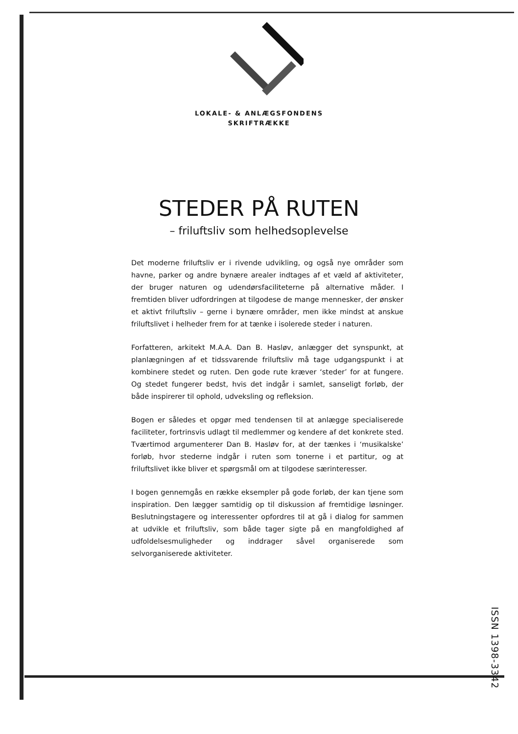LOKALE- & ANLÆGSFONDENS
SKRIFTRÆKKE
STEDER PÅ RUTEN
– friluftsliv som helhedsoplevelse
Det moderne friluftsliv er i rivende udvikling, og også nye områder som havne, parker og andre bynære arealer indtages af et væld af aktiviteter, der bruger naturen og udendørsfaciliteterne på alternative måder. I fremtiden bliver udfordringen at tilgodese de mange mennesker, der ønsker et aktivt friluftsliv – gerne i bynære områder, men ikke mindst at anskue friluftslivet i helheder frem for at tænke i isolerede steder i naturen.
Forfatteren, arkitekt M.A.A. Dan B. Hasløv, anlægger det synspunkt, at planlægningen af et tidssvarende friluftsliv må tage udgangspunkt i at kombinere stedet og ruten. Den gode rute kræver ‘steder’ for at fungere. Og stedet fungerer bedst, hvis det indgår i samlet, sanseligt forløb, der både inspirerer til ophold, udveksling og refleksion.
Bogen er således et opgør med tendensen til at anlægge specialiserede faciliteter, fortrinsvis udlagt til medlemmer og kendere af det konkrete sted. Tværtimod argumenterer Dan B. Hasløv for, at der tænkes i ‘musikalske’ forløb, hvor stederne indgår i ruten som tonerne i et partitur, og at friluftslivet ikke bliver et spørgsmål om at tilgodese særinteresser.
I bogen gennemgås en række eksempler på gode forløb, der kan tjene som inspiration. Den lægger samtidig op til diskussion af fremtidige løsninger. Beslutningstagere og interessenter opfordres til at gå i dialog for sammen at udvikle et friluftsliv, som både tager sigte på en mangfoldighed af udfoldelsesmuligheder og inddrager såvel organiserede som selvorganiserede aktiviteter.
ISSN 1398-3342